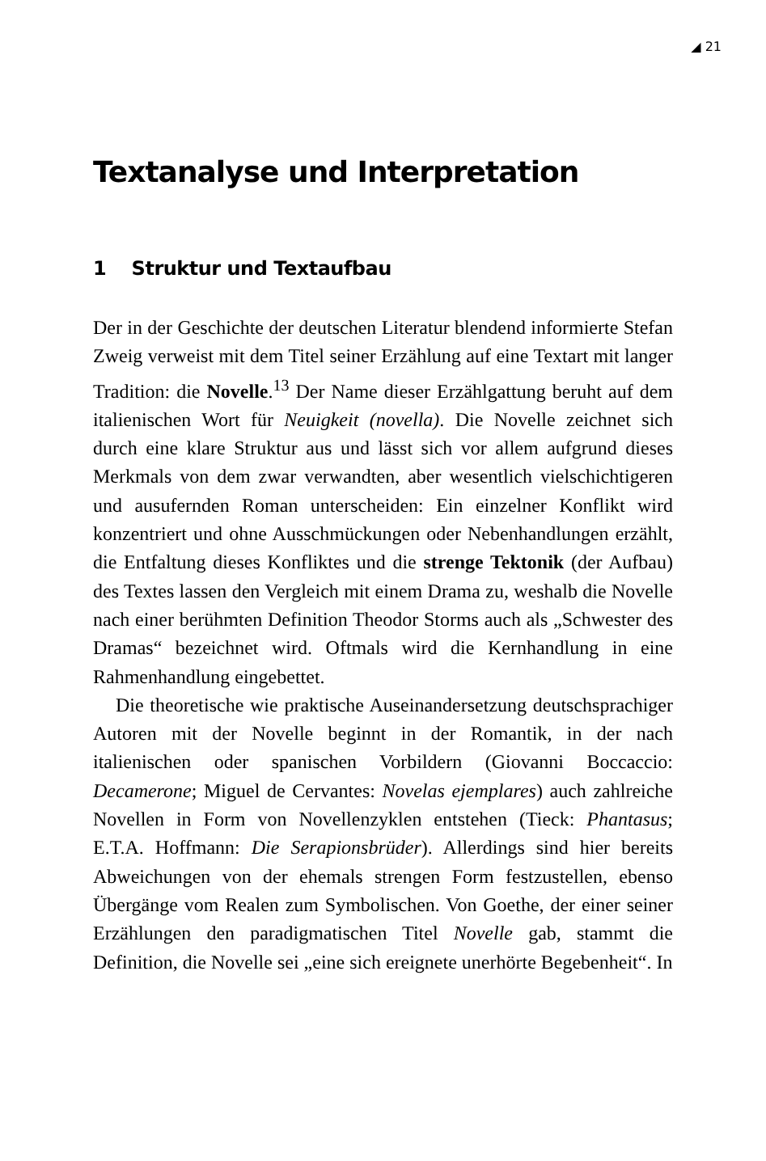◢ 21
Textanalyse und Interpretation
1 Struktur und Textaufbau
Der in der Geschichte der deutschen Literatur blendend informierte Stefan Zweig verweist mit dem Titel seiner Erzählung auf eine Textart mit langer Tradition: die Novelle.<sup>13</sup> Der Name dieser Erzählgattung beruht auf dem italienischen Wort für Neuigkeit (novella). Die Novelle zeichnet sich durch eine klare Struktur aus und lässt sich vor allem aufgrund dieses Merkmals von dem zwar verwandten, aber wesentlich vielschichtigeren und ausufernden Roman unterscheiden: Ein einzelner Konflikt wird konzentriert und ohne Ausschmückungen oder Nebenhandlungen erzählt, die Entfaltung dieses Konfliktes und die strenge Tektonik (der Aufbau) des Textes lassen den Vergleich mit einem Drama zu, weshalb die Novelle nach einer berühmten Definition Theodor Storms auch als „Schwester des Dramas“ bezeichnet wird. Oftmals wird die Kernhandlung in eine Rahmenhandlung eingebettet.
Die theoretische wie praktische Auseinandersetzung deutschsprachiger Autoren mit der Novelle beginnt in der Romantik, in der nach italienischen oder spanischen Vorbildern (Giovanni Boccaccio: Decamerone; Miguel de Cervantes: Novelas ejemplares) auch zahlreiche Novellen in Form von Novellenzyklen entstehen (Tieck: Phantasus; E.T.A. Hoffmann: Die Serapionsbrüder). Allerdings sind hier bereits Abweichungen von der ehemals strengen Form festzustellen, ebenso Übergänge vom Realen zum Symbolischen. Von Goethe, der einer seiner Erzählungen den paradigmatischen Titel Novelle gab, stammt die Definition, die Novelle sei „eine sich ereignete unerhörte Begebenheit“. In